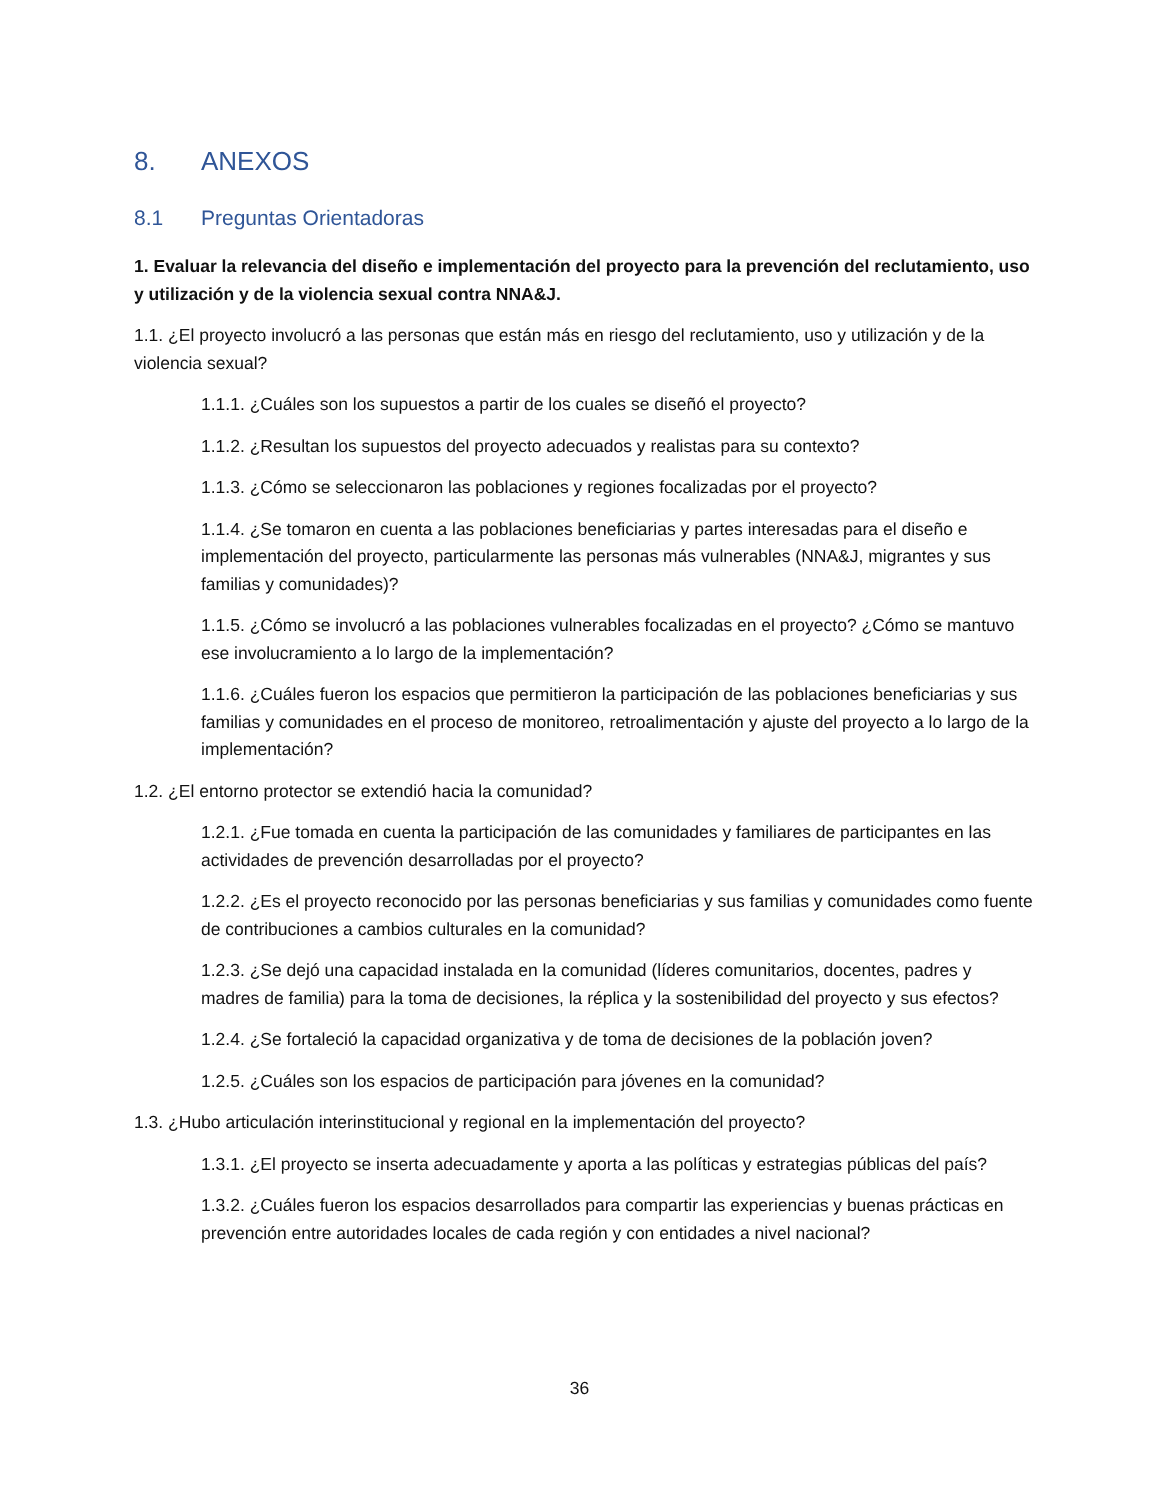8. ANEXOS
8.1 Preguntas Orientadoras
1. Evaluar la relevancia del diseño e implementación del proyecto para la prevención del reclutamiento, uso y utilización y de la violencia sexual contra NNA&J.
1.1. ¿El proyecto involucró a las personas que están más en riesgo del reclutamiento, uso y utilización y de la violencia sexual?
1.1.1. ¿Cuáles son los supuestos a partir de los cuales se diseñó el proyecto?
1.1.2. ¿Resultan los supuestos del proyecto adecuados y realistas para su contexto?
1.1.3. ¿Cómo se seleccionaron las poblaciones y regiones focalizadas por el proyecto?
1.1.4. ¿Se tomaron en cuenta a las poblaciones beneficiarias y partes interesadas para el diseño e implementación del proyecto, particularmente las personas más vulnerables (NNA&J, migrantes y sus familias y comunidades)?
1.1.5. ¿Cómo se involucró a las poblaciones vulnerables focalizadas en el proyecto? ¿Cómo se mantuvo ese involucramiento a lo largo de la implementación?
1.1.6. ¿Cuáles fueron los espacios que permitieron la participación de las poblaciones beneficiarias y sus familias y comunidades en el proceso de monitoreo, retroalimentación y ajuste del proyecto a lo largo de la implementación?
1.2. ¿El entorno protector se extendió hacia la comunidad?
1.2.1. ¿Fue tomada en cuenta la participación de las comunidades y familiares de participantes en las actividades de prevención desarrolladas por el proyecto?
1.2.2. ¿Es el proyecto reconocido por las personas beneficiarias y sus familias y comunidades como fuente de contribuciones a cambios culturales en la comunidad?
1.2.3. ¿Se dejó una capacidad instalada en la comunidad (líderes comunitarios, docentes, padres y madres de familia) para la toma de decisiones, la réplica y la sostenibilidad del proyecto y sus efectos?
1.2.4. ¿Se fortaleció la capacidad organizativa y de toma de decisiones de la población joven?
1.2.5. ¿Cuáles son los espacios de participación para jóvenes en la comunidad?
1.3. ¿Hubo articulación interinstitucional y regional en la implementación del proyecto?
1.3.1. ¿El proyecto se inserta adecuadamente y aporta a las políticas y estrategias públicas del país?
1.3.2. ¿Cuáles fueron los espacios desarrollados para compartir las experiencias y buenas prácticas en prevención entre autoridades locales de cada región y con entidades a nivel nacional?
36